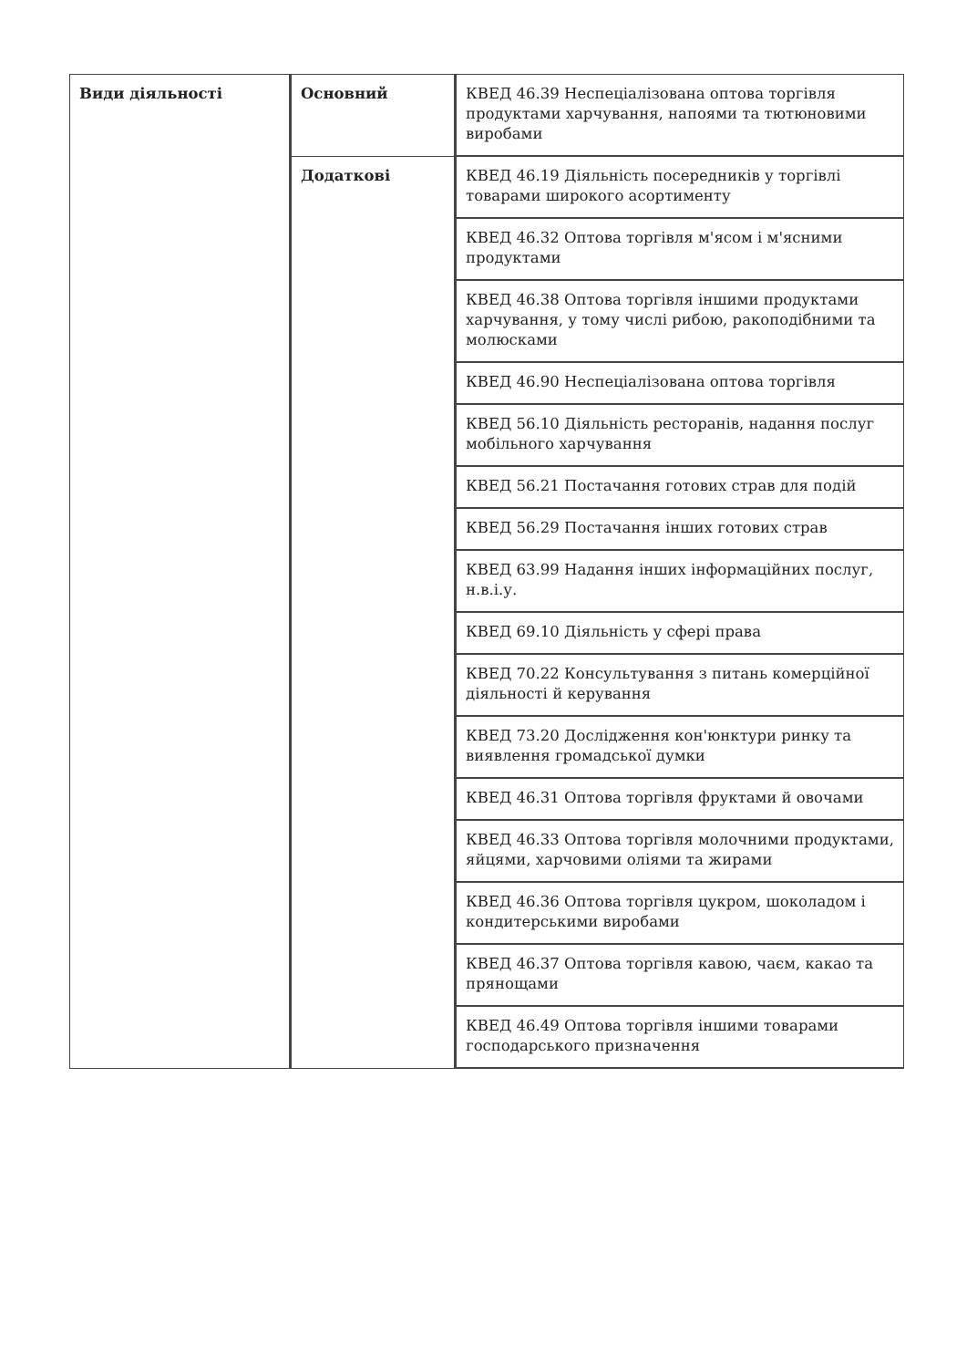| Види діяльності | Основний | КВЕД 46.39 Неспеціалізована оптова торгівля продуктами харчування, напоями та тютюновими виробами |
| | Додаткові | КВЕД 46.19 Діяльність посередників у торгівлі товарами широкого асортименту |
| | | КВЕД 46.32 Оптова торгівля м'ясом і м'ясними продуктами |
| | | КВЕД 46.38 Оптова торгівля іншими продуктами харчування, у тому числі рибою, ракоподібними та молюсками |
| | | КВЕД 46.90 Неспеціалізована оптова торгівля |
| | | КВЕД 56.10 Діяльність ресторанів, надання послуг мобільного харчування |
| | | КВЕД 56.21 Постачання готових страв для подій |
| | | КВЕД 56.29 Постачання інших готових страв |
| | | КВЕД 63.99 Надання інших інформаційних послуг, н.в.і.у. |
| | | КВЕД 69.10 Діяльність у сфері права |
| | | КВЕД 70.22 Консультування з питань комерційної діяльності й керування |
| | | КВЕД 73.20 Дослідження кон'юнктури ринку та виявлення громадської думки |
| | | КВЕД 46.31 Оптова торгівля фруктами й овочами |
| | | КВЕД 46.33 Оптова торгівля молочними продуктами, яйцями, харчовими оліями та жирами |
| | | КВЕД 46.36 Оптова торгівля цукром, шоколадом і кондитерськими виробами |
| | | КВЕД 46.37 Оптова торгівля кавою, чаєм, какао та прянощами |
| | | КВЕД 46.49 Оптова торгівля іншими товарами господарського призначення |